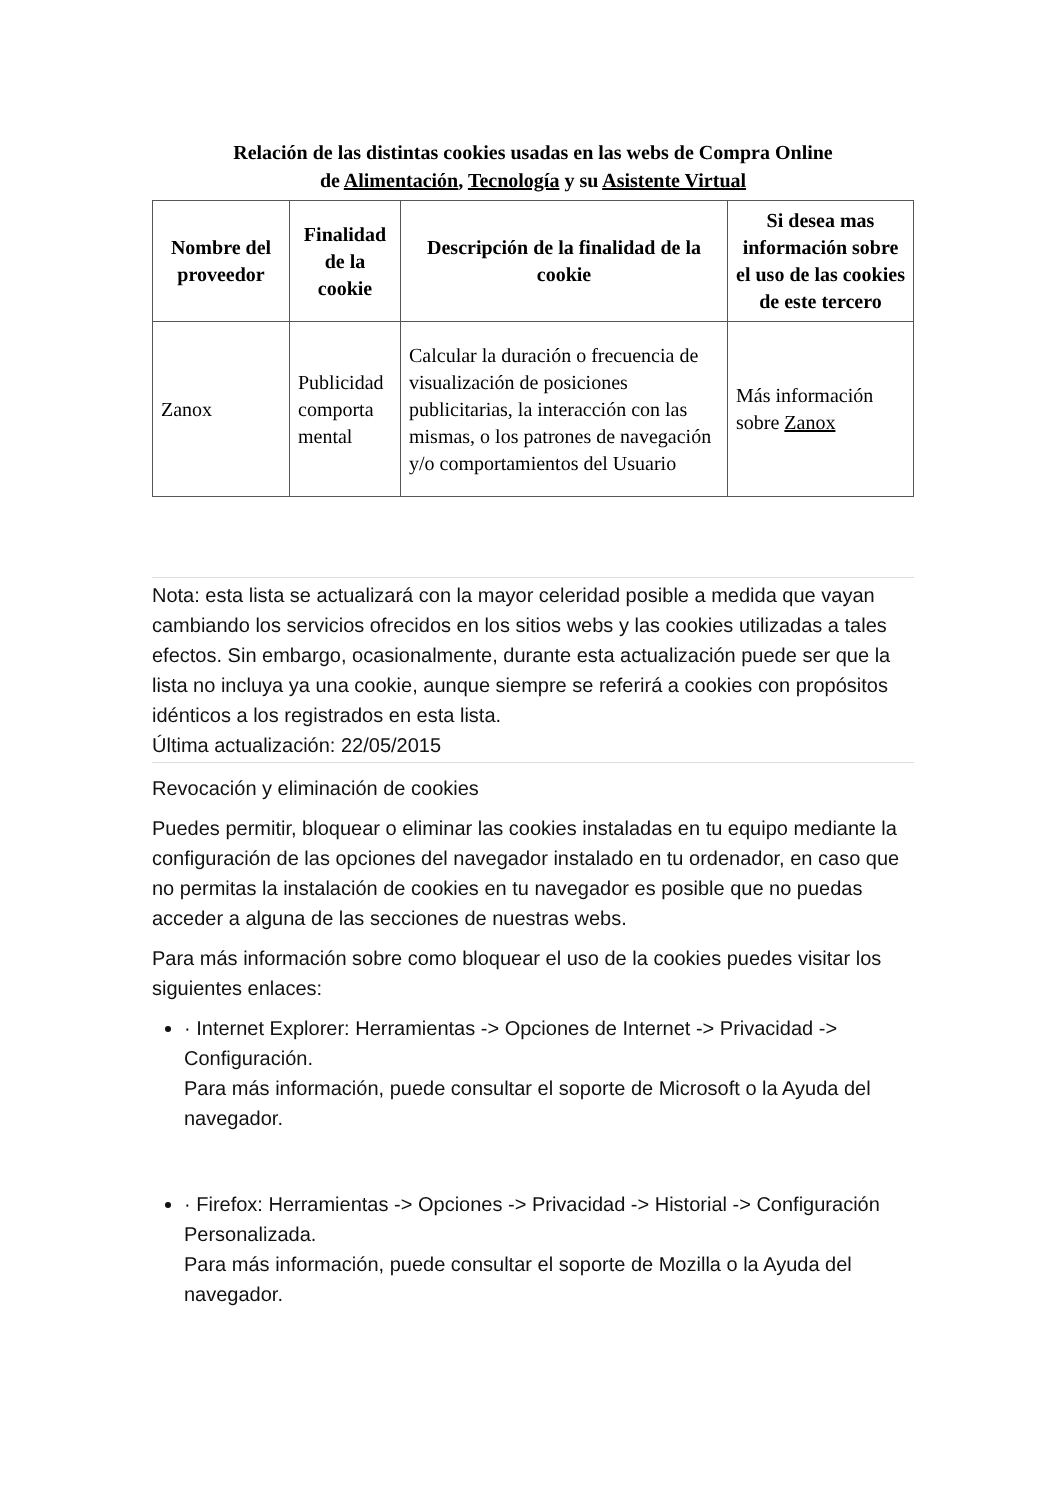Relación de las distintas cookies usadas en las webs de Compra Online
de Alimentación, Tecnología y su Asistente Virtual
| Nombre del proveedor | Finalidad de la cookie | Descripción de la finalidad de la cookie | Si desea mas información sobre el uso de las cookies de este tercero |
| --- | --- | --- | --- |
| Zanox | Publicidad comporta mental | Calcular la duración o frecuencia de visualización de posiciones publicitarias, la interacción con las mismas, o los patrones de navegación y/o comportamientos del Usuario | Más información sobre Zanox |
Nota: esta lista se actualizará con la mayor celeridad posible a medida que vayan cambiando los servicios ofrecidos en los sitios webs y las cookies utilizadas a tales efectos. Sin embargo, ocasionalmente, durante esta actualización puede ser que la lista no incluya ya una cookie, aunque siempre se referirá a cookies con propósitos idénticos a los registrados en esta lista.
Última actualización: 22/05/2015
Revocación y eliminación de cookies
Puedes permitir, bloquear o eliminar las cookies instaladas en tu equipo mediante la configuración de las opciones del navegador instalado en tu ordenador, en caso que no permitas la instalación de cookies en tu navegador es posible que no puedas acceder a alguna de las secciones de nuestras webs.
Para más información sobre como bloquear el uso de la cookies puedes visitar los siguientes enlaces:
· Internet Explorer: Herramientas -> Opciones de Internet -> Privacidad -> Configuración.
Para más información, puede consultar el soporte de Microsoft o la Ayuda del navegador.
· Firefox: Herramientas -> Opciones -> Privacidad -> Historial -> Configuración Personalizada.
Para más información, puede consultar el soporte de Mozilla o la Ayuda del navegador.